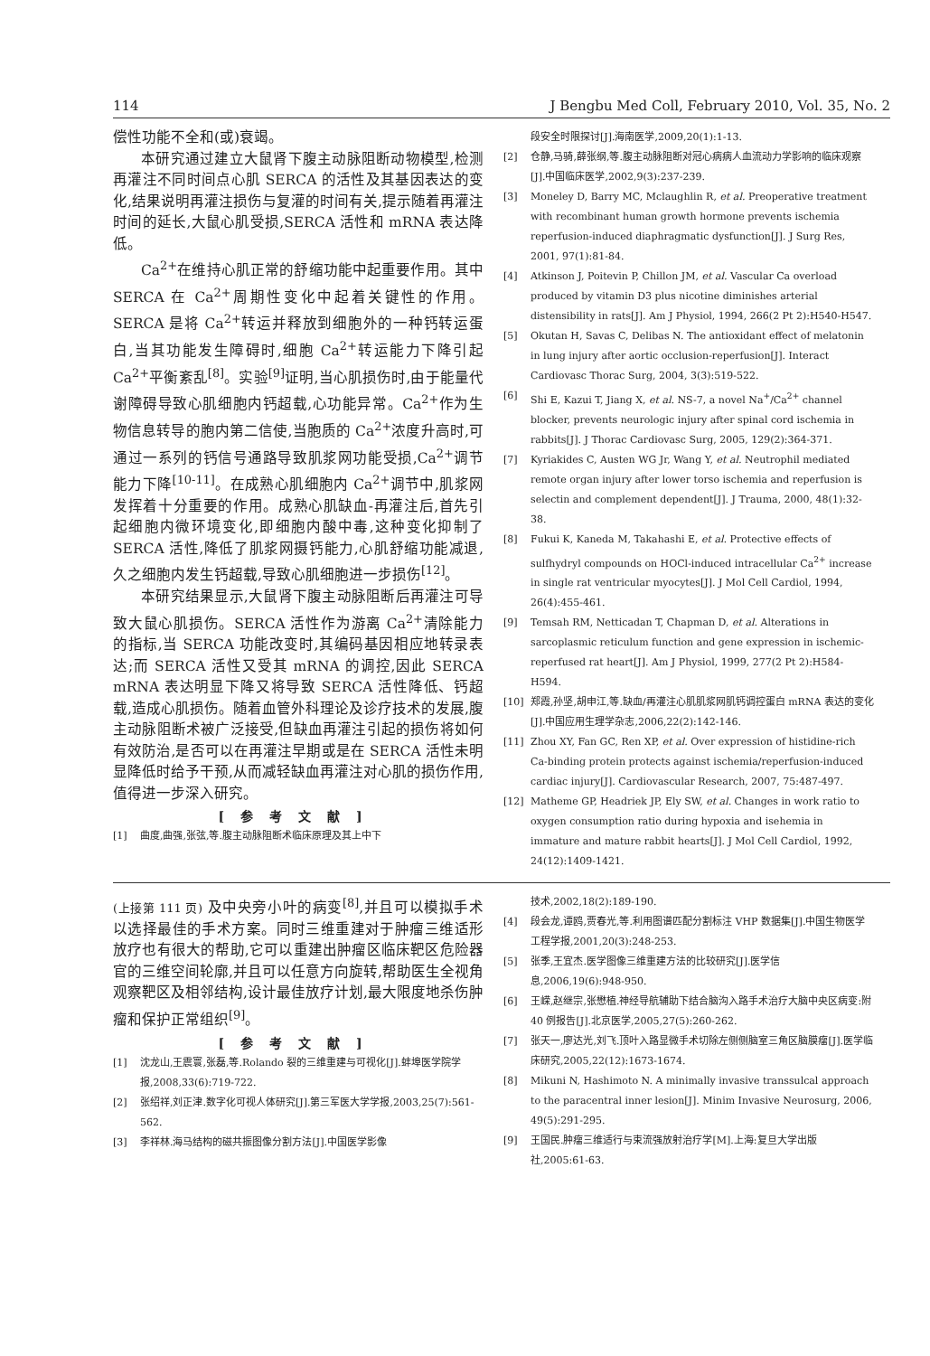114 J Bengbu Med Coll, February 2010, Vol. 35, No. 2
偿性功能不全和(或)衰竭。
本研究通过建立大鼠肾下腹主动脉阻断动物模型,检测再灌注不同时间点心肌 SERCA 的活性及其基因表达的变化,结果说明再灌注损伤与复灌的时间有关,提示随着再灌注时间的延长,大鼠心肌受损,SERCA 活性和 mRNA 表达降低。
Ca<sup>2+</sup>在维持心肌正常的舒缩功能中起重要作用。其中 SERCA 在 Ca<sup>2+</sup>周期性变化中起着关键性的作用。SERCA 是将 Ca<sup>2+</sup>转运并释放到细胞外的一种钙转运蛋白,当其功能发生障碍时,细胞 Ca<sup>2+</sup>转运能力下降引起 Ca<sup>2+</sup>平衡紊乱<sup>[8]</sup>。实验<sup>[9]</sup>证明,当心肌损伤时,由于能量代谢障碍导致心肌细胞内钙超载,心功能异常。Ca<sup>2+</sup>作为生物信息转导的胞内第二信使,当胞质的 Ca<sup>2+</sup>浓度升高时,可通过一系列的钙信号通路导致肌浆网功能受损,Ca<sup>2+</sup>调节能力下降<sup>[10-11]</sup>。在成熟心肌细胞内 Ca<sup>2+</sup>调节中,肌浆网发挥着十分重要的作用。成熟心肌缺血-再灌注后,首先引起细胞内微环境变化,即细胞内酸中毒,这种变化抑制了 SERCA 活性,降低了肌浆网摄钙能力,心肌舒缩功能减退,久之细胞内发生钙超载,导致心肌细胞进一步损伤<sup>[12]</sup>。
本研究结果显示,大鼠肾下腹主动脉阻断后再灌注可导致大鼠心肌损伤。SERCA 活性作为游离 Ca<sup>2+</sup>清除能力的指标,当 SERCA 功能改变时,其编码基因相应地转录表达;而 SERCA 活性又受其 mRNA 的调控,因此 SERCA mRNA 表达明显下降又将导致 SERCA 活性降低、钙超载,造成心肌损伤。随着血管外科理论及诊疗技术的发展,腹主动脉阻断术被广泛接受,但缺血再灌注引起的损伤将如何有效防治,是否可以在再灌注早期或是在 SERCA 活性未明显降低时给予干预,从而减轻缺血再灌注对心肌的损伤作用,值得进一步深入研究。
[参考文献]
[1] 曲度,曲强,张弦,等.腹主动脉阻断术临床原理及其上中下
段安全时限探讨[J].海南医学,2009,20(1):1-13.
[2] 仓静,马骑,薛张纲,等.腹主动脉阻断对冠心病病人血流动力学影响的临床观察[J].中国临床医学,2002,9(3):237-239.
[3] Moneley D, Barry MC, Mclaughlin R, et al. Preoperative treatment with recombinant human growth hormone prevents ischemia reperfusion-induced diaphragmatic dysfunction[J]. J Surg Res, 2001, 97(1):81-84.
[4] Atkinson J, Poitevin P, Chillon JM, et al. Vascular Ca overload produced by vitamin D3 plus nicotine diminishes arterial distensibility in rats[J]. Am J Physiol, 1994, 266(2 Pt 2):H540-H547.
[5] Okutan H, Savas C, Delibas N. The antioxidant effect of melatonin in lung injury after aortic occlusion-reperfusion[J]. Interact Cardiovasc Thorac Surg, 2004, 3(3):519-522.
[6] Shi E, Kazui T, Jiang X, et al. NS-7, a novel Na<sup>+</sup>/Ca<sup>2+</sup> channel blocker, prevents neurologic injury after spinal cord ischemia in rabbits[J]. J Thorac Cardiovasc Surg, 2005, 129(2):364-371.
[7] Kyriakides C, Austen WG Jr, Wang Y, et al. Neutrophil mediated remote organ injury after lower torso ischemia and reperfusion is selectin and complement dependent[J]. J Trauma, 2000, 48(1):32-38.
[8] Fukui K, Kaneda M, Takahashi E, et al. Protective effects of sulfhydryl compounds on HOCl-induced intracellular Ca<sup>2+</sup> increase in single rat ventricular myocytes[J]. J Mol Cell Cardiol, 1994, 26(4):455-461.
[9] Temsah RM, Netticadan T, Chapman D, et al. Alterations in sarcoplasmic reticulum function and gene expression in ischemic-reperfused rat heart[J]. Am J Physiol, 1999, 277(2 Pt 2):H584-H594.
[10] 郑霞,孙坚,胡申江,等.缺血/再灌注心肌肌浆网肌钙调控蛋白 mRNA 表达的变化[J].中国应用生理学杂志,2006,22(2):142-146.
[11] Zhou XY, Fan GC, Ren XP, et al. Over expression of histidine-rich Ca-binding protein protects against ischemia/reperfusion-induced cardiac injury[J]. Cardiovascular Research, 2007, 75:487-497.
[12] Matheme GP, Headriek JP, Ely SW, et al. Changes in work ratio to oxygen consumption ratio during hypoxia and isehemia in immature and mature rabbit hearts[J]. J Mol Cell Cardiol, 1992, 24(12):1409-1421.
(上接第 111 页) 及中央旁小叶的病变<sup>[8]</sup>,并且可以模拟手术以选择最佳的手术方案。同时三维重建对于肿瘤三维适形放疗也有很大的帮助,它可以重建出肿瘤区临床靶区危险器官的三维空间轮廓,并且可以任意方向旋转,帮助医生全视角观察靶区及相邻结构,设计最佳放疗计划,最大限度地杀伤肿瘤和保护正常组织<sup>[9]</sup>。
[参考文献]
[1] 沈龙山,王震寰,张磊,等.Rolando 裂的三维重建与可视化[J].蚌埠医学院学报,2008,33(6):719-722.
[2] 张绍祥,刘正津.数字化可视人体研究[J].第三军医大学学报,2003,25(7):561-562.
[3] 李祥林.海马结构的磁共振图像分割方法[J].中国医学影像
技术,2002,18(2):189-190.
[4] 段会龙,谭鸥,贾春光,等.利用图谱匹配分割标注 VHP 数据集[J].中国生物医学工程学报,2001,20(3):248-253.
[5] 张季,王宜杰.医学图像三维重建方法的比较研究[J].医学信息,2006,19(6):948-950.
[6] 王嵘,赵继宗,张懋植.神经导航辅助下结合脑沟入路手术治疗大脑中央区病变:附 40 例报告[J].北京医学,2005,27(5):260-262.
[7] 张天一,廖达光,刘飞.顶叶入路显微手术切除左侧侧脑室三角区脑膜瘤[J].医学临床研究,2005,22(12):1673-1674.
[8] Mikuni N, Hashimoto N. A minimally invasive transsulcal approach to the paracentral inner lesion[J]. Minim Invasive Neurosurg, 2006, 49(5):291-295.
[9] 王国民.肿瘤三维适行与束流强放射治疗学[M].上海:复旦大学出版社,2005:61-63.